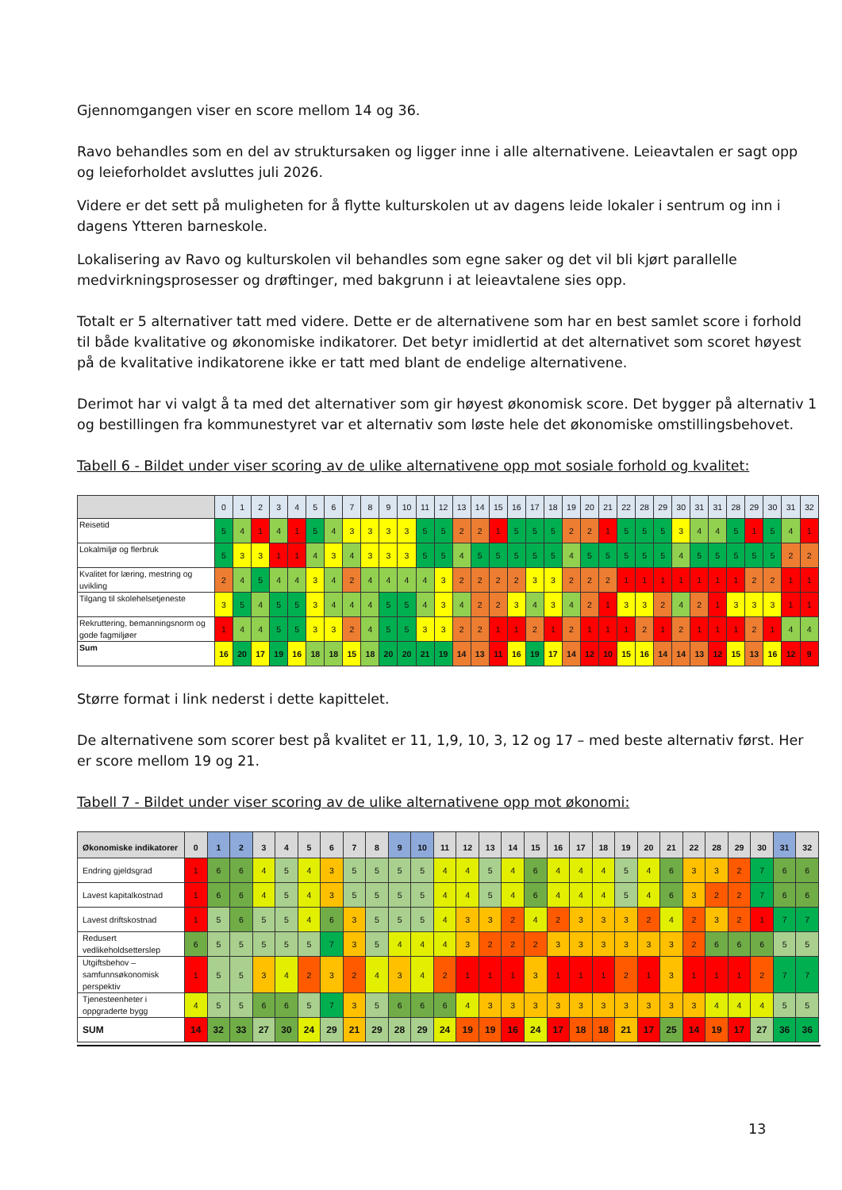Gjennomgangen viser en score mellom 14 og 36.
Ravo behandles som en del av struktursaken og ligger inne i alle alternativene. Leieavtalen er sagt opp og leieforholdet avsluttes juli 2026.
Videre er det sett på muligheten for å flytte kulturskolen ut av dagens leide lokaler i sentrum og inn i dagens Ytteren barneskole.
Lokalisering av Ravo og kulturskolen vil behandles som egne saker og det vil bli kjørt parallelle medvirkningsprosesser og drøftinger, med bakgrunn i at leieavtalene sies opp.
Totalt er 5 alternativer tatt med videre. Dette er de alternativene som har en best samlet score i forhold til både kvalitative og økonomiske indikatorer. Det betyr imidlertid at det alternativet som scoret høyest på de kvalitative indikatorene ikke er tatt med blant de endelige alternativene.
Derimot har vi valgt å ta med det alternativer som gir høyest økonomisk score. Det bygger på alternativ 1 og bestillingen fra kommunestyret var et alternativ som løste hele det økonomiske omstillingsbehovet.
Tabell 6 - Bildet under viser scoring av de ulike alternativene opp mot sosiale forhold og kvalitet:
| | 0 | 1 | 2 | 3 | 4 | 5 | 6 | 7 | 8 | 9 | 10 | 11 | 12 | 13 | 14 | 15 | 16 | 17 | 18 | 19 | 20 | 21 | 22 | 28 | 29 | 30 | 31 | 31 | 28 | 29 | 30 | 31 | 32 |
| --- | --- | --- | --- | --- | --- | --- | --- | --- | --- | --- | --- | --- | --- | --- | --- | --- | --- | --- | --- | --- | --- | --- | --- | --- | --- | --- | --- | --- | --- | --- | --- | --- | --- |
| Reisetid | 5 | 4 | 1 | 4 | 1 | 5 | 4 | 3 | 3 | 3 | 3 | 5 | 5 | 2 | 2 | 1 | 5 | 5 | 5 | 2 | 2 | 1 | 5 | 5 | 5 | 3 | 4 | 4 | 5 | 1 | 5 | 4 | 1 |
| Lokalmiljø og flerbruk | 5 | 3 | 3 | 1 | 1 | 4 | 3 | 4 | 3 | 3 | 3 | 5 | 5 | 4 | 5 | 5 | 5 | 5 | 5 | 4 | 5 | 5 | 5 | 5 | 5 | 4 | 5 | 5 | 5 | 5 | 5 | 2 | 2 |
| Kvalitet for læring, mestring og uvikling | 2 | 4 | 5 | 4 | 4 | 3 | 4 | 2 | 4 | 4 | 4 | 4 | 3 | 2 | 2 | 2 | 2 | 3 | 3 | 2 | 2 | 2 | 1 | 1 | 1 | 1 | 1 | 1 | 1 | 2 | 2 | 1 | 1 |
| Tilgang til skolehelsetjeneste | 3 | 5 | 4 | 5 | 5 | 3 | 4 | 4 | 4 | 5 | 5 | 4 | 3 | 4 | 2 | 2 | 3 | 4 | 3 | 4 | 2 | 1 | 3 | 3 | 2 | 4 | 2 | 1 | 3 | 3 | 3 | 1 | 1 |
| Rekruttering, bemanningsnorm og gode fagmiljøer | 1 | 4 | 4 | 5 | 5 | 3 | 3 | 2 | 4 | 5 | 5 | 3 | 3 | 2 | 2 | 1 | 1 | 2 | 1 | 2 | 1 | 1 | 1 | 2 | 1 | 2 | 1 | 1 | 1 | 2 | 1 | 4 | 4 |
| Sum | 16 | 20 | 17 | 19 | 16 | 18 | 18 | 15 | 18 | 20 | 20 | 21 | 19 | 14 | 13 | 11 | 16 | 19 | 17 | 14 | 12 | 10 | 15 | 16 | 14 | 14 | 13 | 12 | 15 | 13 | 16 | 12 | 9 |
Større format i link nederst i dette kapittelet.
De alternativene som scorer best på kvalitet er 11, 1,9, 10, 3, 12 og 17 – med beste alternativ først. Her er score mellom 19 og 21.
Tabell 7 - Bildet under viser scoring av de ulike alternativene opp mot økonomi:
| Økonomiske indikatorer | 0 | 1 | 2 | 3 | 4 | 5 | 6 | 7 | 8 | 9 | 10 | 11 | 12 | 13 | 14 | 15 | 16 | 17 | 18 | 19 | 20 | 21 | 22 | 28 | 29 | 30 | 31 | 32 |
| --- | --- | --- | --- | --- | --- | --- | --- | --- | --- | --- | --- | --- | --- | --- | --- | --- | --- | --- | --- | --- | --- | --- | --- | --- | --- | --- | --- | --- |
| Endring gjeldsgrad | 1 | 6 | 6 | 4 | 5 | 4 | 3 | 5 | 5 | 5 | 5 | 4 | 4 | 5 | 4 | 6 | 4 | 4 | 4 | 5 | 4 | 6 | 3 | 3 | 2 | 7 | 6 | 6 |
| Lavest kapitalkostnad | 1 | 6 | 6 | 4 | 5 | 4 | 3 | 5 | 5 | 5 | 5 | 4 | 4 | 5 | 4 | 6 | 4 | 4 | 4 | 5 | 4 | 6 | 3 | 2 | 2 | 7 | 6 | 6 |
| Lavest driftskostnad | 1 | 5 | 6 | 5 | 5 | 4 | 6 | 3 | 5 | 5 | 5 | 4 | 3 | 3 | 2 | 4 | 2 | 3 | 3 | 3 | 2 | 4 | 2 | 3 | 2 | 1 | 7 | 7 |
| Redusert vedlikeholdsetterslep | 6 | 5 | 5 | 5 | 5 | 5 | 7 | 3 | 5 | 4 | 4 | 4 | 3 | 2 | 2 | 2 | 3 | 3 | 3 | 3 | 3 | 3 | 2 | 6 | 6 | 6 | 5 | 5 |
| Utgiftsbehov – samfunnsøkonomisk perspektiv | 1 | 5 | 5 | 3 | 4 | 2 | 3 | 2 | 4 | 3 | 4 | 2 | 1 | 1 | 1 | 3 | 1 | 1 | 1 | 2 | 1 | 3 | 1 | 1 | 1 | 2 | 7 | 7 |
| Tjenesteenheter i oppgraderte bygg | 4 | 5 | 5 | 6 | 6 | 5 | 7 | 3 | 5 | 6 | 6 | 6 | 4 | 3 | 3 | 3 | 3 | 3 | 3 | 3 | 3 | 3 | 3 | 4 | 4 | 4 | 5 | 5 |
| SUM | 14 | 32 | 33 | 27 | 30 | 24 | 29 | 21 | 29 | 28 | 29 | 24 | 19 | 19 | 16 | 24 | 17 | 18 | 18 | 21 | 17 | 25 | 14 | 19 | 17 | 27 | 36 | 36 |
13